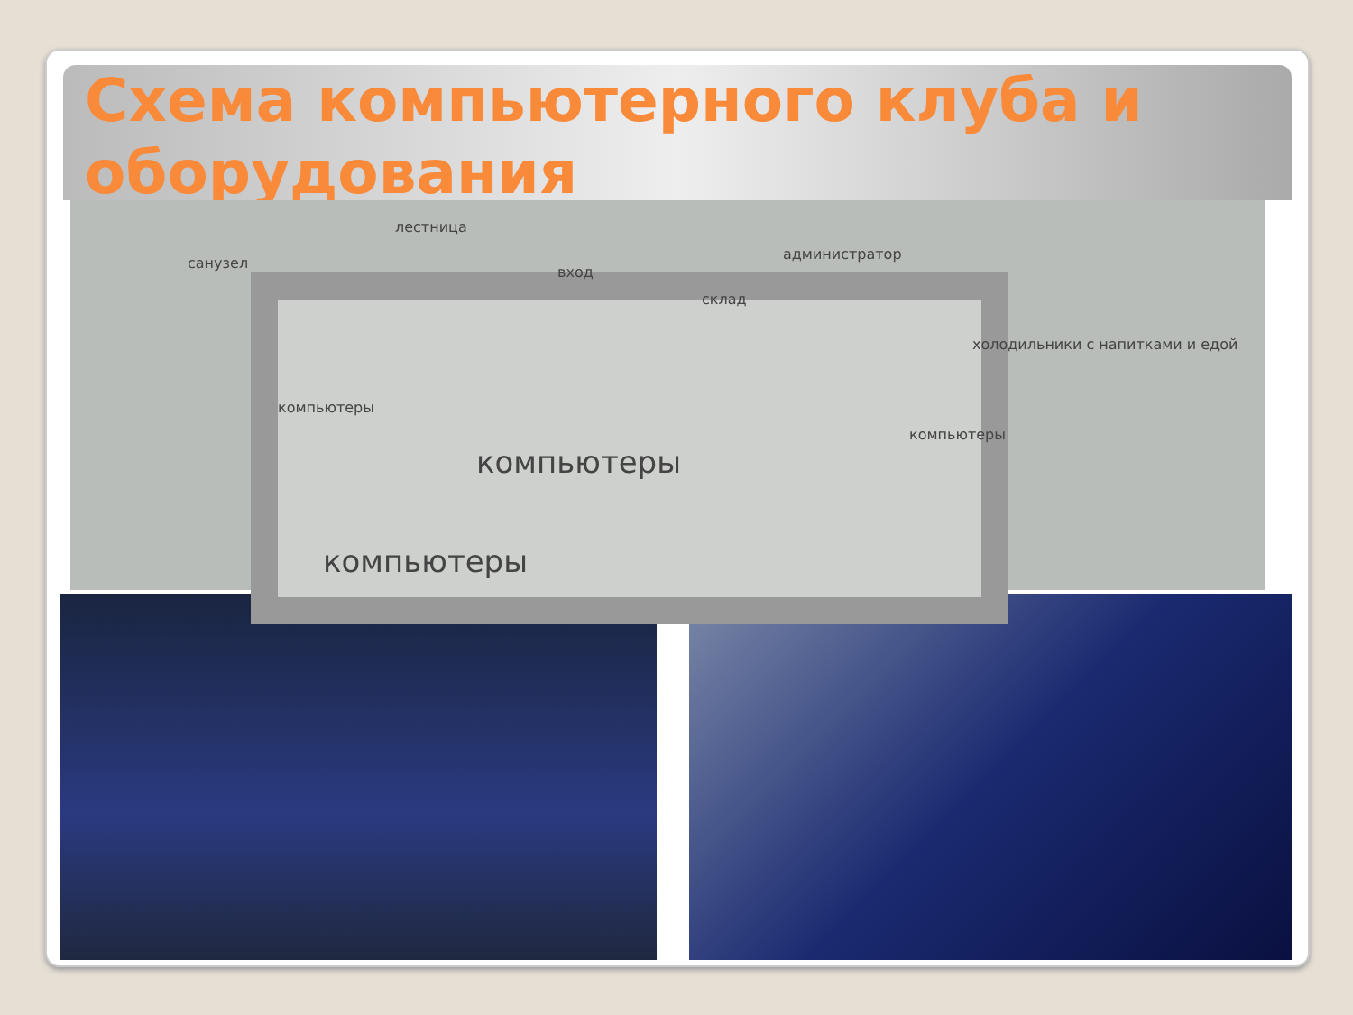Схема компьютерного клуба и оборудования
лестница
санузел
вход
склад
администратор
холодильники с напитками и едой
компьютеры
компьютеры
компьютеры
компьютеры